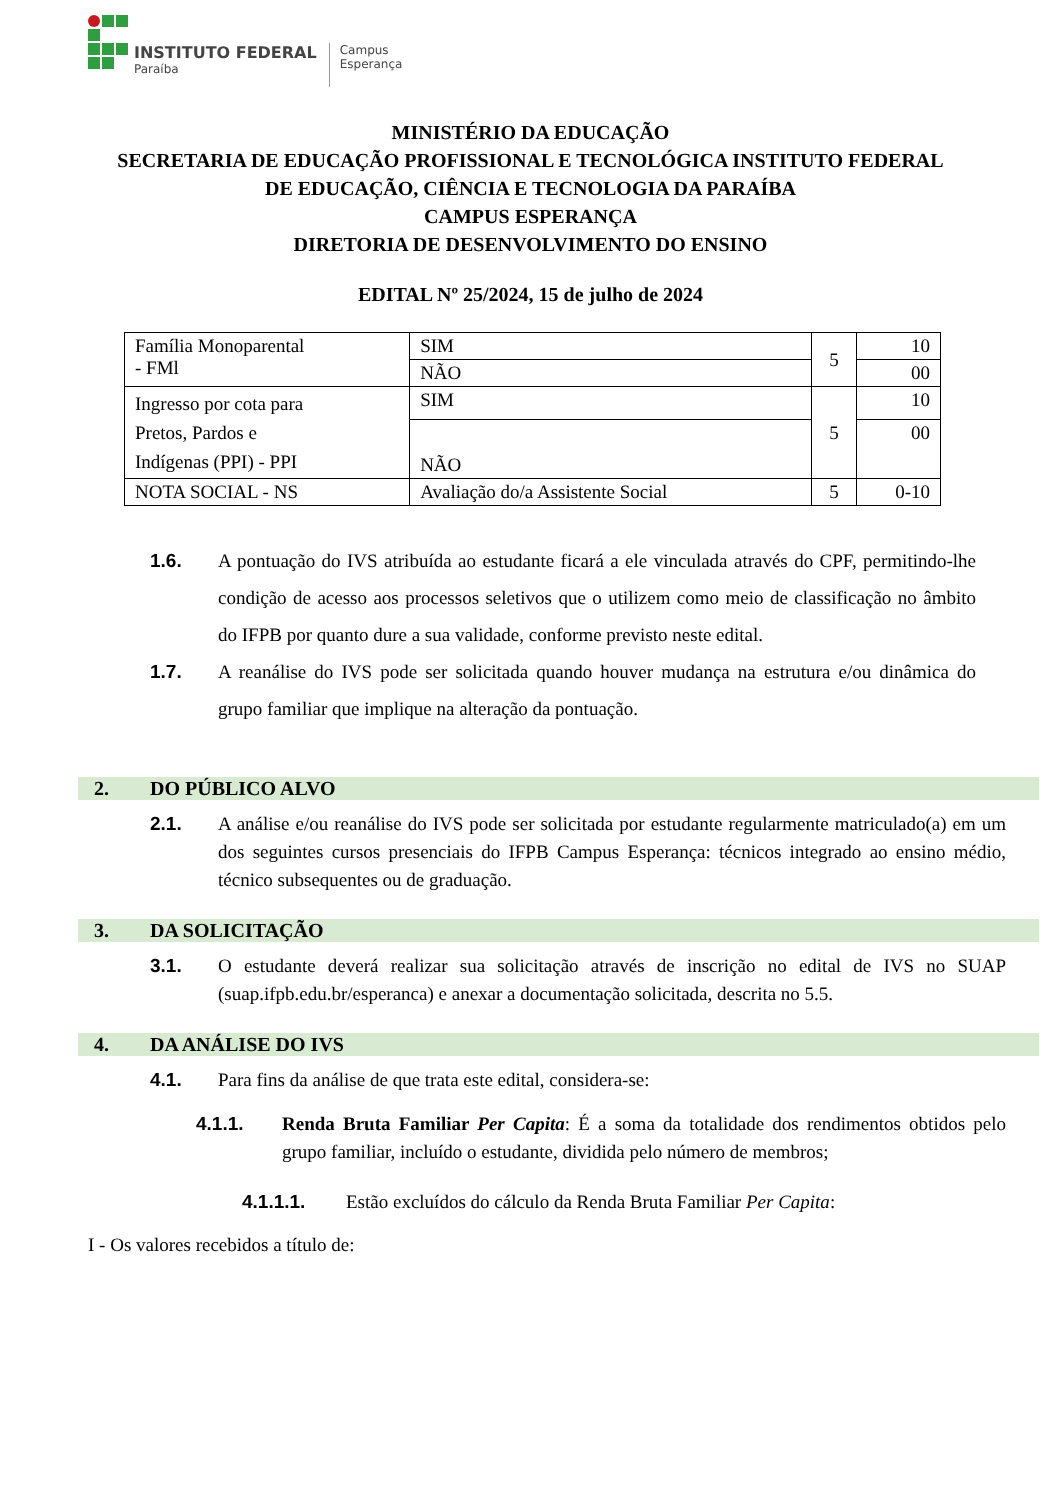INSTITUTO FEDERAL
Paraíba
Campus
Esperança
MINISTÉRIO DA EDUCAÇÃO
SECRETARIA DE EDUCAÇÃO PROFISSIONAL E TECNOLÓGICA INSTITUTO FEDERAL
DE EDUCAÇÃO, CIÊNCIA E TECNOLOGIA DA PARAÍBA
CAMPUS ESPERANÇA
DIRETORIA DE DESENVOLVIMENTO DO ENSINO
EDITAL Nº 25/2024, 15 de julho de 2024
| Família Monoparental - FMl | SIM | 5 | 10 |
| | NÃO | | 00 |
| Ingresso por cota para Pretos, Pardos e Indígenas (PPI) - PPI | SIM | 5 | 10 |
| | NÃO | | 00 |
| NOTA SOCIAL - NS | Avaliação do/a Assistente Social | 5 | 0-10 |
1.6. A pontuação do IVS atribuída ao estudante ficará a ele vinculada através do CPF, permitindo-lhe condição de acesso aos processos seletivos que o utilizem como meio de classificação no âmbito do IFPB por quanto dure a sua validade, conforme previsto neste edital.
1.7. A reanálise do IVS pode ser solicitada quando houver mudança na estrutura e/ou dinâmica do grupo familiar que implique na alteração da pontuação.
2. DO PÚBLICO ALVO
2.1. A análise e/ou reanálise do IVS pode ser solicitada por estudante regularmente matriculado(a) em um dos seguintes cursos presenciais do IFPB Campus Esperança: técnicos integrado ao ensino médio, técnico subsequentes ou de graduação.
3. DA SOLICITAÇÃO
3.1. O estudante deverá realizar sua solicitação através de inscrição no edital de IVS no SUAP (suap.ifpb.edu.br/esperanca) e anexar a documentação solicitada, descrita no 5.5.
4. DA ANÁLISE DO IVS
4.1. Para fins da análise de que trata este edital, considera-se:
4.1.1. Renda Bruta Familiar Per Capita: É a soma da totalidade dos rendimentos obtidos pelo grupo familiar, incluído o estudante, dividida pelo número de membros;
4.1.1.1. Estão excluídos do cálculo da Renda Bruta Familiar Per Capita:
I - Os valores recebidos a título de: